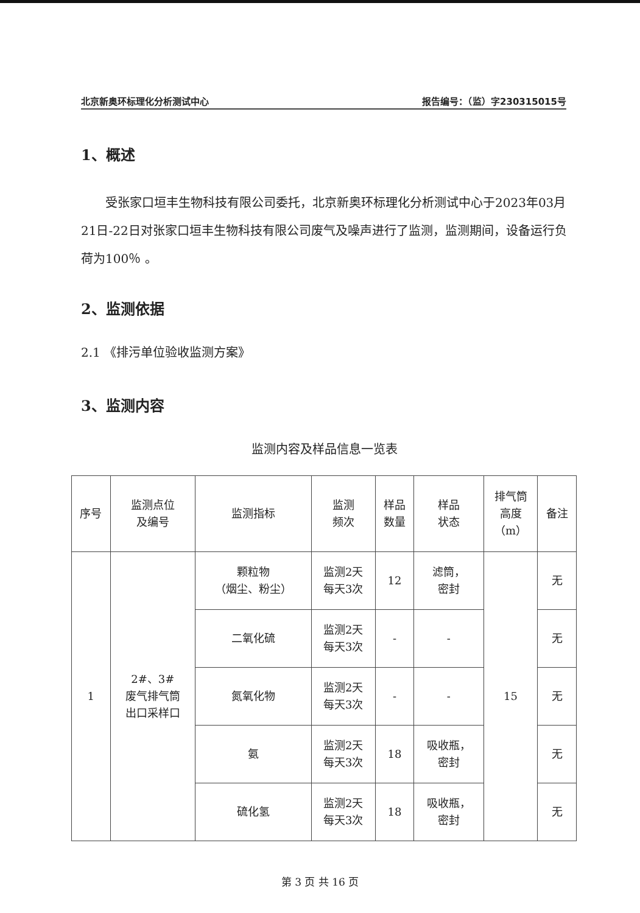北京新奥环标理化分析测试中心 报告编号：（监）字230315015号
1、概述
受张家口垣丰生物科技有限公司委托，北京新奥环标理化分析测试中心于2023年03月21日-22日对张家口垣丰生物科技有限公司废气及噪声进行了监测，监测期间，设备运行负荷为100％ 。
2、监测依据
2.1 《排污单位验收监测方案》
3、监测内容
监测内容及样品信息一览表
| 序号 | 监测点位 及编号 | 监测指标 | 监测 频次 | 样品 数量 | 样品 状态 | 排气筒 高度 （m） | 备注 |
| --- | --- | --- | --- | --- | --- | --- | --- |
| 1 | 2#、3# 废气排气筒 出口采样口 | 颗粒物 （烟尘、粉尘） | 监测2天 每天3次 | 12 | 滤筒， 密封 | 15 | 无 |
| | | 二氧化硫 | 监测2天 每天3次 | - | - | | 无 |
| | | 氮氧化物 | 监测2天 每天3次 | - | - | | 无 |
| | | 氨 | 监测2天 每天3次 | 18 | 吸收瓶， 密封 | | 无 |
| | | 硫化氢 | 监测2天 每天3次 | 18 | 吸收瓶， 密封 | | 无 |
第 3 页 共 16 页